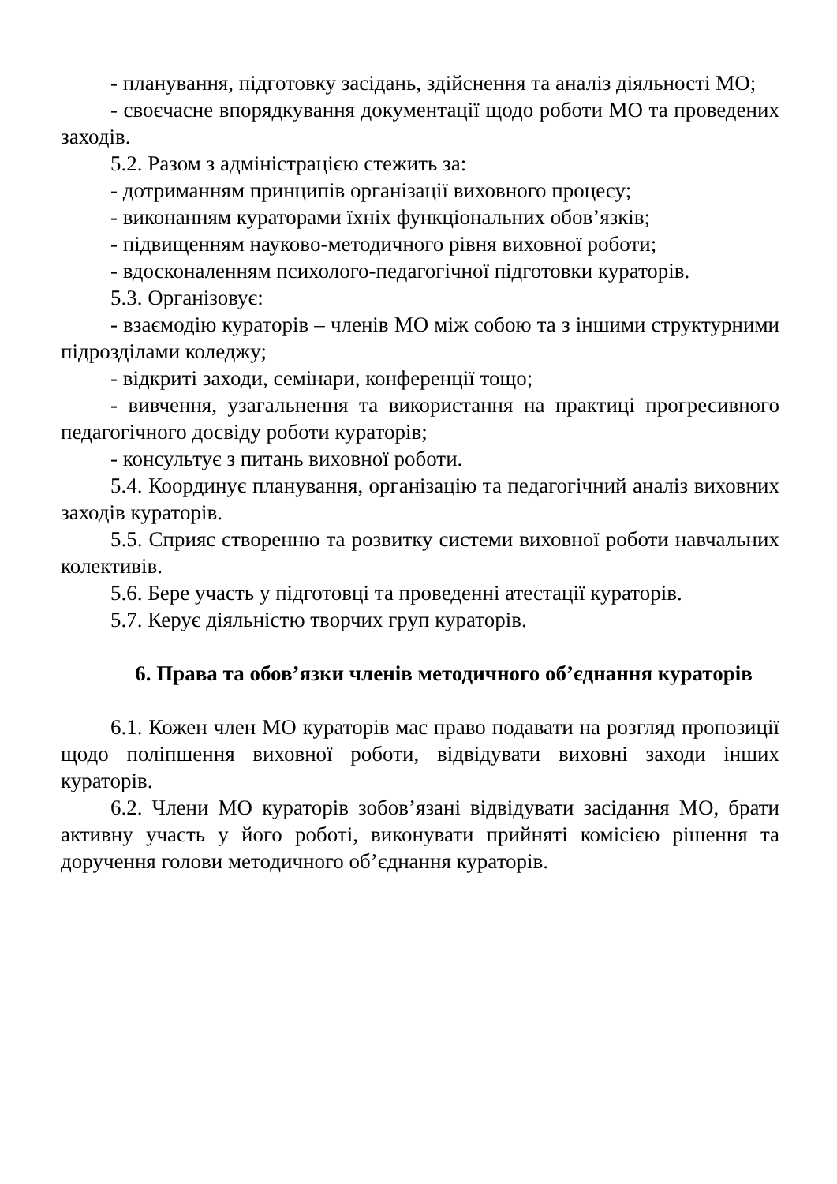- планування, підготовку засідань, здійснення та аналіз діяльності МО;
- своєчасне впорядкування документації щодо роботи МО та проведених заходів.
5.2. Разом з адміністрацією стежить за:
- дотриманням принципів організації виховного процесу;
- виконанням кураторами їхніх функціональних обов’язків;
- підвищенням науково-методичного рівня виховної роботи;
- вдосконаленням психолого-педагогічної підготовки кураторів.
5.3. Організовує:
- взаємодію кураторів – членів МО між собою та з іншими структурними підрозділами коледжу;
- відкриті заходи, семінари, конференції тощо;
- вивчення, узагальнення та використання на практиці прогресивного педагогічного досвіду роботи кураторів;
- консультує з питань виховної роботи.
5.4. Координує планування, організацію та педагогічний аналіз виховних заходів кураторів.
5.5. Сприяє створенню та розвитку системи виховної роботи навчальних колективів.
5.6. Бере участь у підготовці та проведенні атестації кураторів.
5.7. Керує діяльністю творчих груп кураторів.
6. Права та обов’язки членів методичного об’єднання кураторів
6.1. Кожен член МО кураторів має право подавати на розгляд пропозиції щодо поліпшення виховної роботи, відвідувати виховні заходи інших кураторів.
6.2. Члени МО кураторів зобов’язані відвідувати засідання МО, брати активну участь у його роботі, виконувати прийняті комісією рішення та доручення голови методичного об’єднання кураторів.